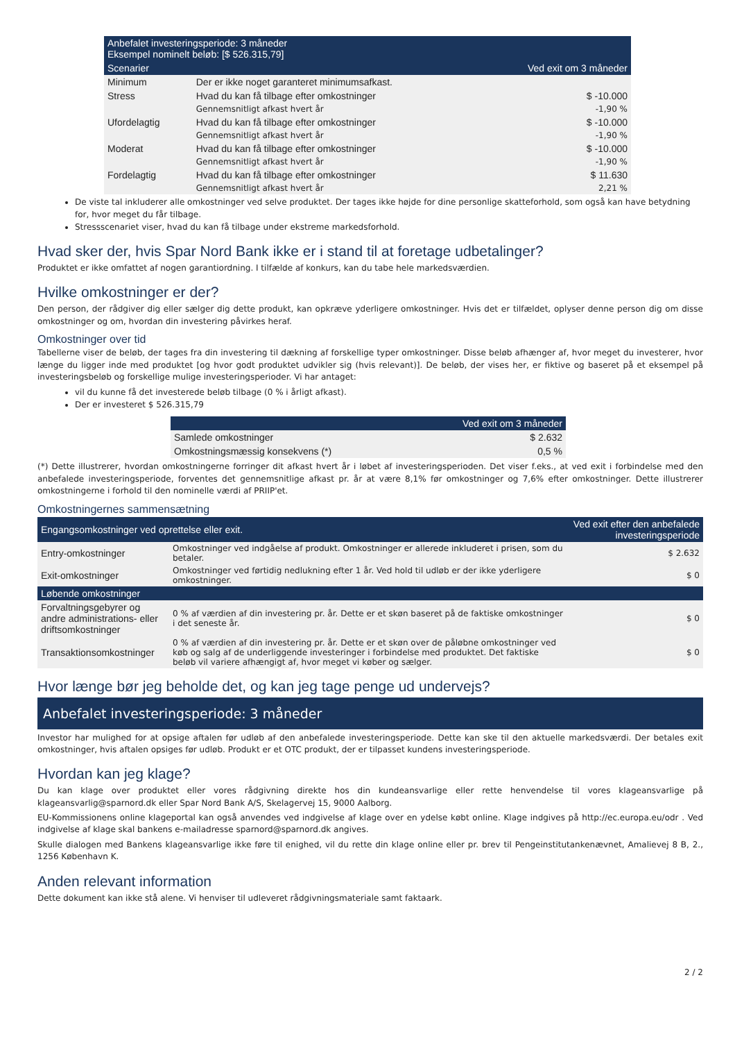| Anbefalet investeringsperiode: 3 måneder Eksempel nominelt beløb: [$ 526.315,79] | | |
| Scenarier | | Ved exit om 3 måneder |
| Minimum | Der er ikke noget garanteret minimumsafkast. | |
| Stress | Hvad du kan få tilbage efter omkostninger | $ -10.000 |
| | Gennemsnitligt afkast hvert år | -1,90 % |
| Ufordelagtig | Hvad du kan få tilbage efter omkostninger | $ -10.000 |
| | Gennemsnitligt afkast hvert år | -1,90 % |
| Moderat | Hvad du kan få tilbage efter omkostninger | $ -10.000 |
| | Gennemsnitligt afkast hvert år | -1,90 % |
| Fordelagtig | Hvad du kan få tilbage efter omkostninger | $ 11.630 |
| | Gennemsnitligt afkast hvert år | 2,21 % |
De viste tal inkluderer alle omkostninger ved selve produktet. Der tages ikke højde for dine personlige skatteforhold, som også kan have betydning for, hvor meget du får tilbage.
Stressscenariet viser, hvad du kan få tilbage under ekstreme markedsforhold.
Hvad sker der, hvis Spar Nord Bank ikke er i stand til at foretage udbetalinger?
Produktet er ikke omfattet af nogen garantiordning. I tilfælde af konkurs, kan du tabe hele markedsværdien.
Hvilke omkostninger er der?
Den person, der rådgiver dig eller sælger dig dette produkt, kan opkræve yderligere omkostninger. Hvis det er tilfældet, oplyser denne person dig om disse omkostninger og om, hvordan din investering påvirkes heraf.
Omkostninger over tid
Tabellerne viser de beløb, der tages fra din investering til dækning af forskellige typer omkostninger. Disse beløb afhænger af, hvor meget du investerer, hvor længe du ligger inde med produktet [og hvor godt produktet udvikler sig (hvis relevant)]. De beløb, der vises her, er fiktive og baseret på et eksempel på investeringsbeløb og forskellige mulige investeringsperioder. Vi har antaget:
vil du kunne få det investerede beløb tilbage (0 % i årligt afkast).
Der er investeret $ 526.315,79
| | Ved exit om 3 måneder |
| Samlede omkostninger | $ 2.632 |
| Omkostningsmæssig konsekvens (*) | 0,5 % |
(*) Dette illustrerer, hvordan omkostningerne forringer dit afkast hvert år i løbet af investeringsperioden. Det viser f.eks., at ved exit i forbindelse med den anbefalede investeringsperiode, forventes det gennemsnitlige afkast pr. år at være 8,1% før omkostninger og 7,6% efter omkostninger. Dette illustrerer omkostningerne i forhold til den nominelle værdi af PRIIP'et.
Omkostningernes sammensætning
| Engangsomkostninger ved oprettelse eller exit. | | Ved exit efter den anbefalede investeringsperiode |
| Entry-omkostninger | Omkostninger ved indgåelse af produkt. Omkostninger er allerede inkluderet i prisen, som du betaler. | $ 2.632 |
| Exit-omkostninger | Omkostninger ved førtidig nedlukning efter 1 år. Ved hold til udløb er der ikke yderligere omkostninger. | $ 0 |
| Løbende omkostninger | | |
| Forvaltningsgebyrer og andre administrations- eller driftsomkostninger | 0 % af værdien af din investering pr. år. Dette er et skøn baseret på de faktiske omkostninger i det seneste år. | $ 0 |
| Transaktionsomkostninger | 0 % af værdien af din investering pr. år. Dette er et skøn over de påløbne omkostninger ved køb og salg af de underliggende investeringer i forbindelse med produktet. Det faktiske beløb vil variere afhængigt af, hvor meget vi køber og sælger. | $ 0 |
Hvor længe bør jeg beholde det, og kan jeg tage penge ud undervejs?
Anbefalet investeringsperiode: 3 måneder
Investor har mulighed for at opsige aftalen før udløb af den anbefalede investeringsperiode. Dette kan ske til den aktuelle markedsværdi. Der betales exit omkostninger, hvis aftalen opsiges før udløb. Produkt er et OTC produkt, der er tilpasset kundens investeringsperiode.
Hvordan kan jeg klage?
Du kan klage over produktet eller vores rådgivning direkte hos din kundeansvarlige eller rette henvendelse til vores klageansvarlige på klageansvarlig@sparnord.dk eller Spar Nord Bank A/S, Skelagervej 15, 9000 Aalborg.
EU-Kommissionens online klageportal kan også anvendes ved indgivelse af klage over en ydelse købt online. Klage indgives på http://ec.europa.eu/odr . Ved indgivelse af klage skal bankens e-mailadresse sparnord@sparnord.dk angives.
Skulle dialogen med Bankens klageansvarlige ikke føre til enighed, vil du rette din klage online eller pr. brev til Pengeinstitutankenævnet, Amalievej 8 B, 2., 1256 København K.
Anden relevant information
Dette dokument kan ikke stå alene. Vi henviser til udleveret rådgivningsmateriale samt faktaark.
2 / 2